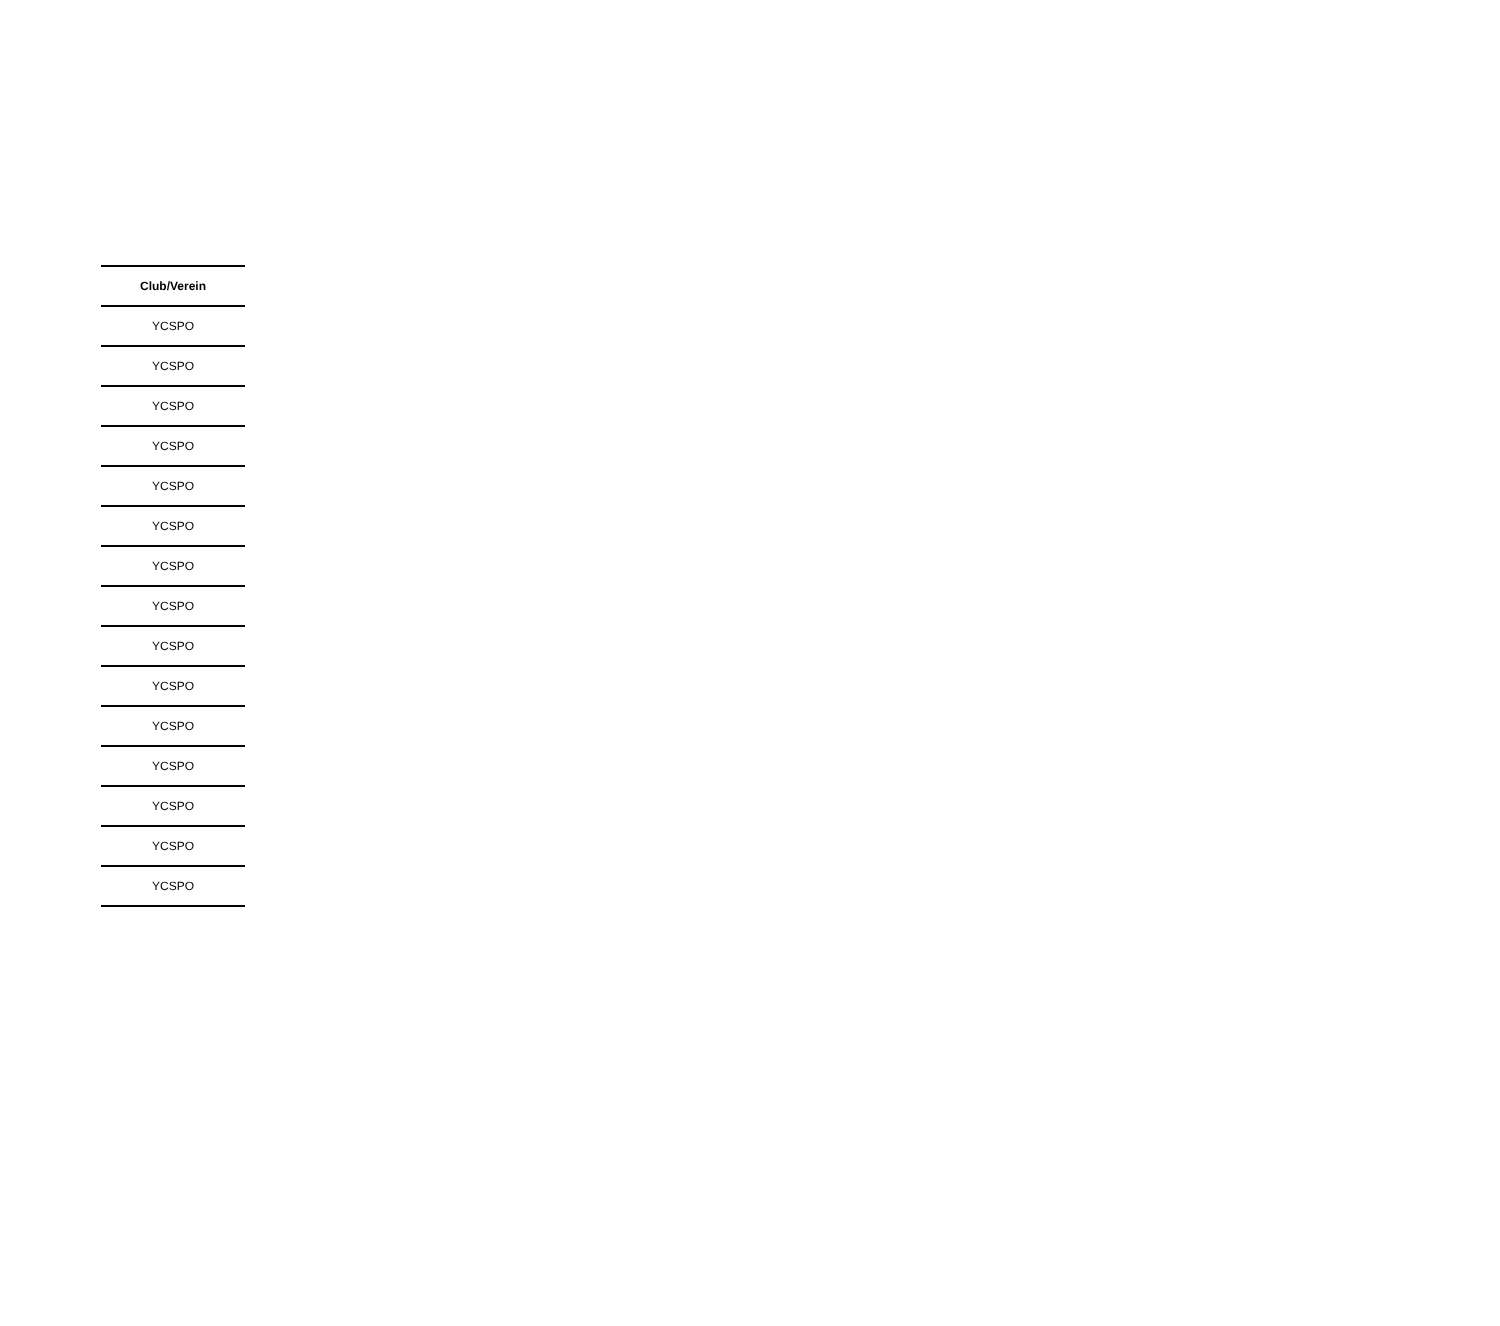| Club/Verein |
| --- |
| YCSPO |
| YCSPO |
| YCSPO |
| YCSPO |
| YCSPO |
| YCSPO |
| YCSPO |
| YCSPO |
| YCSPO |
| YCSPO |
| YCSPO |
| YCSPO |
| YCSPO |
| YCSPO |
| YCSPO |